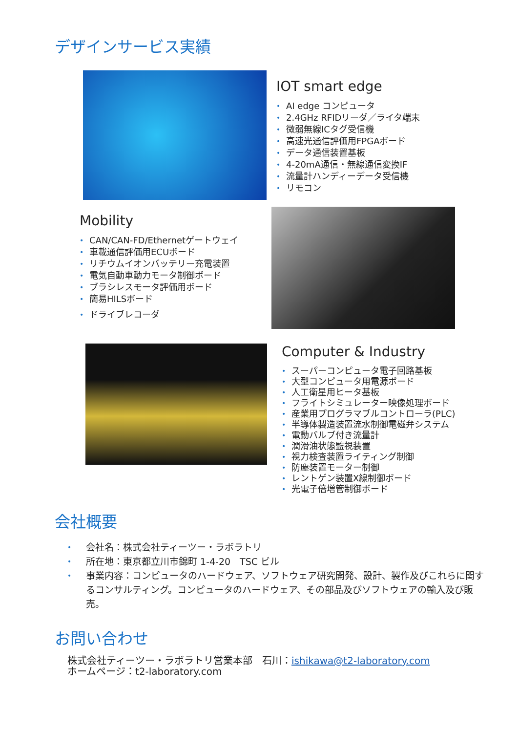デザインサービス実績
IOT smart edge
• AI edge コンピュータ
• 2.4GHz RFIDリーダ／ライタ端末
• 微弱無線ICタグ受信機
• 高速光通信評価用FPGAボード
• データ通信装置基板
• 4-20mA通信・無線通信変換IF
• 流量計ハンディーデータ受信機
• リモコン
Mobility
• CAN/CAN-FD/Ethernetゲートウェイ
• 車載通信評価用ECUボード
• リチウムイオンバッテリー充電装置
• 電気自動車動力モータ制御ボード
• ブラシレスモータ評価用ボード
• 簡易HILSボード
• ドライブレコーダ
Computer & Industry
• スーパーコンピュータ電子回路基板
• 大型コンピュータ用電源ボード
• 人工衛星用ヒータ基板
• フライトシミュレーター映像処理ボード
• 産業用プログラマブルコントローラ(PLC)
• 半導体製造装置流水制御電磁弁システム
• 電動バルブ付き流量計
• 潤滑油状態監視装置
• 視力検査装置ライティング制御
• 防塵装置モーター制御
• レントゲン装置X線制御ボード
• 光電子倍増管制御ボード
会社概要
• 会社名：株式会社ティーツー・ラボラトリ
• 所在地：東京都立川市錦町 1-4-20　TSC ビル
• 事業内容：コンピュータのハードウェア、ソフトウェア研究開発、設計、製作及びこれらに関するコンサルティング。コンピュータのハードウェア、その部品及びソフトウェアの輸入及び販売。
お問い合わせ
株式会社ティーツー・ラボラトリ営業本部　石川：ishikawa@t2-laboratory.com
ホームページ：t2-laboratory.com